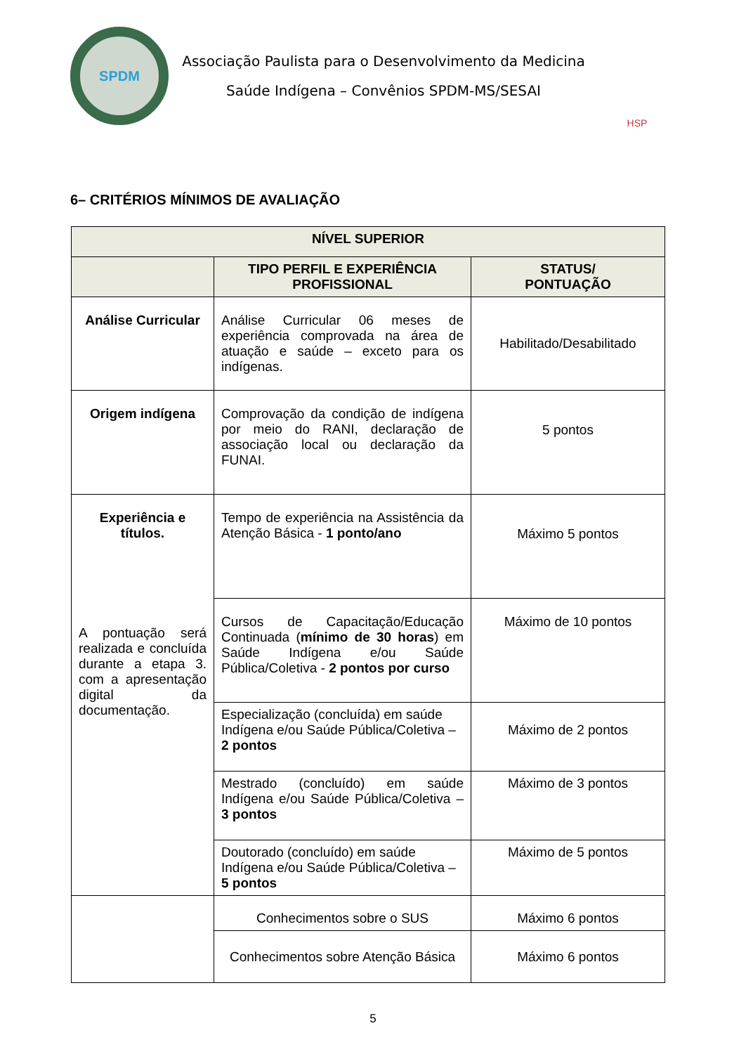SPDM
Associação Paulista para o Desenvolvimento da Medicina
Saúde Indígena – Convênios SPDM-MS/SESAI
HSP
6– CRITÉRIOS MÍNIMOS DE AVALIAÇÃO
| NÍVEL SUPERIOR | | |
| --- | --- | --- |
| | TIPO PERFIL E EXPERIÊNCIA PROFISSIONAL | STATUS/ PONTUAÇÃO |
| Análise Curricular | Análise Curricular 06 meses de experiência comprovada na área de atuação e saúde – exceto para os indígenas. | Habilitado/Desabilitado |
| Origem indígena | Comprovação da condição de indígena por meio do RANI, declaração de associação local ou declaração da FUNAI. | 5 pontos |
| Experiência e títulos. A pontuação será realizada e concluída durante a etapa 3. com a apresentação digital da documentação. | Tempo de experiência na Assistência da Atenção Básica - 1 ponto/ano | Máximo 5 pontos |
| | Cursos de Capacitação/Educação Continuada ( mínimo de 30 horas ) em Saúde Indígena e/ou Saúde Pública/Coletiva - 2 pontos por curso | Máximo de 10 pontos |
| | Especialização (concluída) em saúde Indígena e/ou Saúde Pública/Coletiva – 2 pontos | Máximo de 2 pontos |
| | Mestrado (concluído) em saúde Indígena e/ou Saúde Pública/Coletiva – 3 pontos | Máximo de 3 pontos |
| | Doutorado (concluído) em saúde Indígena e/ou Saúde Pública/Coletiva – 5 pontos | Máximo de 5 pontos |
| | Conhecimentos sobre o SUS | Máximo 6 pontos |
| | Conhecimentos sobre Atenção Básica | Máximo 6 pontos |
5